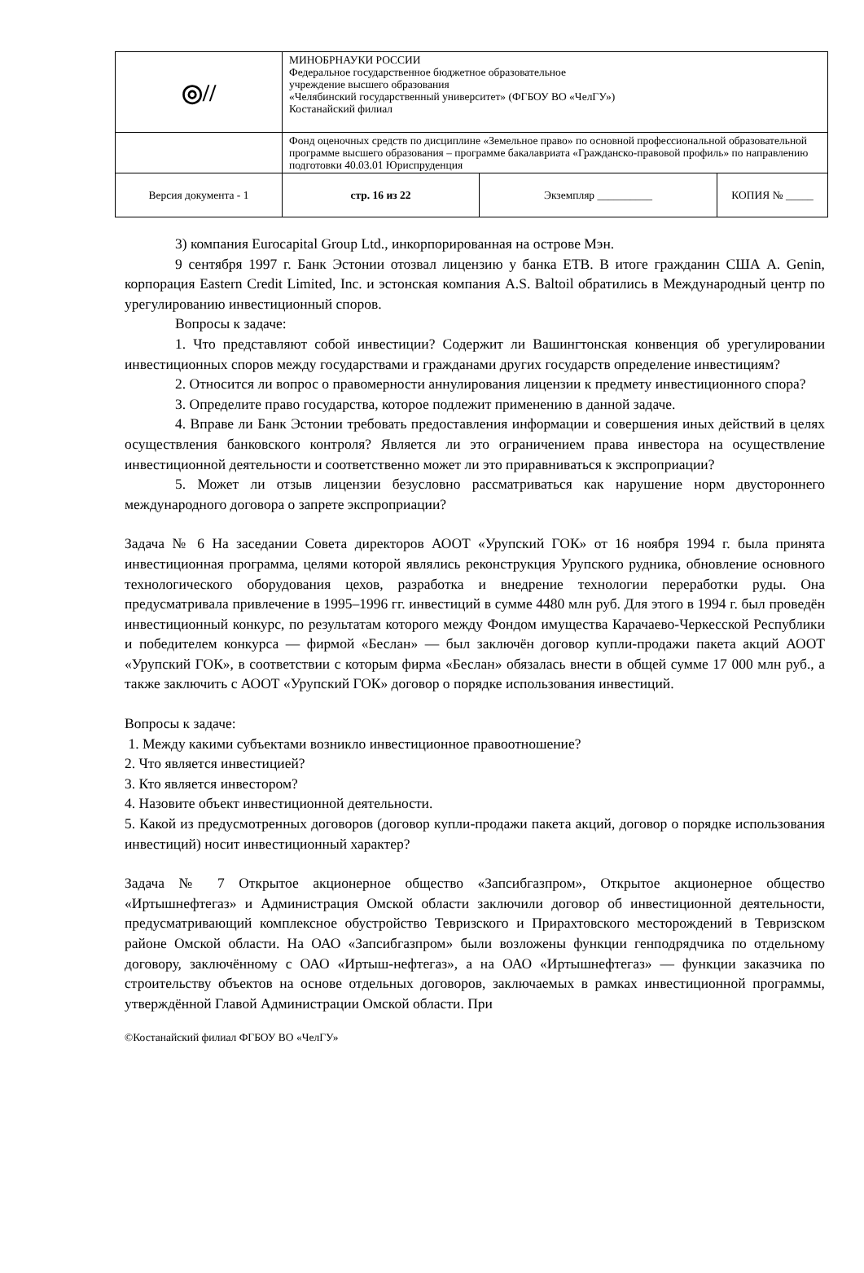| ◎// | МИНОБРНАУКИ РОССИИ Федеральное государственное бюджетное образовательное учреждение высшего образования «Челябинский государственный университет» (ФГБОУ ВО «ЧелГУ») Костанайский филиал | | |
| | Фонд оценочных средств по дисциплине «Земельное право» по основной профессиональной образовательной программе высшего образования – программе бакалавриата «Гражданско-правовой профиль» по направлению подготовки 40.03.01 Юриспруденция | | |
| Версия документа - 1 | стр. 16 из 22 | Экземпляр __________ | КОПИЯ № _____ |
3) компания Eurocapital Group Ltd., инкорпорированная на острове Мэн.
9 сентября 1997 г. Банк Эстонии отозвал лицензию у банка ЕТВ. В итоге гражданин США A. Genin, корпорация Eastern Credit Limited, Inc. и эстонская компания A.S. Baltoil обратились в Международный центр по урегулированию инвестиционный споров.
Вопросы к задаче:
1. Что представляют собой инвестиции? Содержит ли Вашингтонская конвенция об урегулировании инвестиционных споров между государствами и гражданами других государств определение инвестициям?
2. Относится ли вопрос о правомерности аннулирования лицензии к предмету инвестиционного спора?
3. Определите право государства, которое подлежит применению в данной задаче.
4. Вправе ли Банк Эстонии требовать предоставления информации и совершения иных действий в целях осуществления банковского контроля? Является ли это ограничением права инвестора на осуществление инвестиционной деятельности и соответственно может ли это приравниваться к экспроприации?
5. Может ли отзыв лицензии безусловно рассматриваться как нарушение норм двустороннего международного договора о запрете экспроприации?
Задача № 6 На заседании Совета директоров АООТ «Урупский ГОК» от 16 ноября 1994 г. была принята инвестиционная программа, целями которой являлись реконструкция Урупского рудника, обновление основного технологического оборудования цехов, разработка и внедрение технологии переработки руды. Она предусматривала привлечение в 1995–1996 гг. инвестиций в сумме 4480 млн руб. Для этого в 1994 г. был проведён инвестиционный конкурс, по результатам которого между Фондом имущества Карачаево-Черкесской Республики и победителем конкурса — фирмой «Беслан» — был заключён договор купли-продажи пакета акций АООТ «Урупский ГОК», в соответствии с которым фирма «Беслан» обязалась внести в общей сумме 17 000 млн руб., а также заключить с АООТ «Урупский ГОК» договор о порядке использования инвестиций.
Вопросы к задаче:
1. Между какими субъектами возникло инвестиционное правоотношение?
2. Что является инвестицией?
3. Кто является инвестором?
4. Назовите объект инвестиционной деятельности.
5. Какой из предусмотренных договоров (договор купли-продажи пакета акций, договор о порядке использования инвестиций) носит инвестиционный характер?
Задача № 7 Открытое акционерное общество «Запсибгазпром», Открытое акционерное общество «Иртышнефтегаз» и Администрация Омской области заключили договор об инвестиционной деятельности, предусматривающий комплексное обустройство Тевризского и Прирахтовского месторождений в Тевризском районе Омской области. На ОАО «Запсибгазпром» были возложены функции генподрядчика по отдельному договору, заключённому с ОАО «Иртыш-нефтегаз», а на ОАО «Иртышнефтегаз» — функции заказчика по строительству объектов на основе отдельных договоров, заключаемых в рамках инвестиционной программы, утверждённой Главой Администрации Омской области. При
©Костанайский филиал ФГБОУ ВО «ЧелГУ»